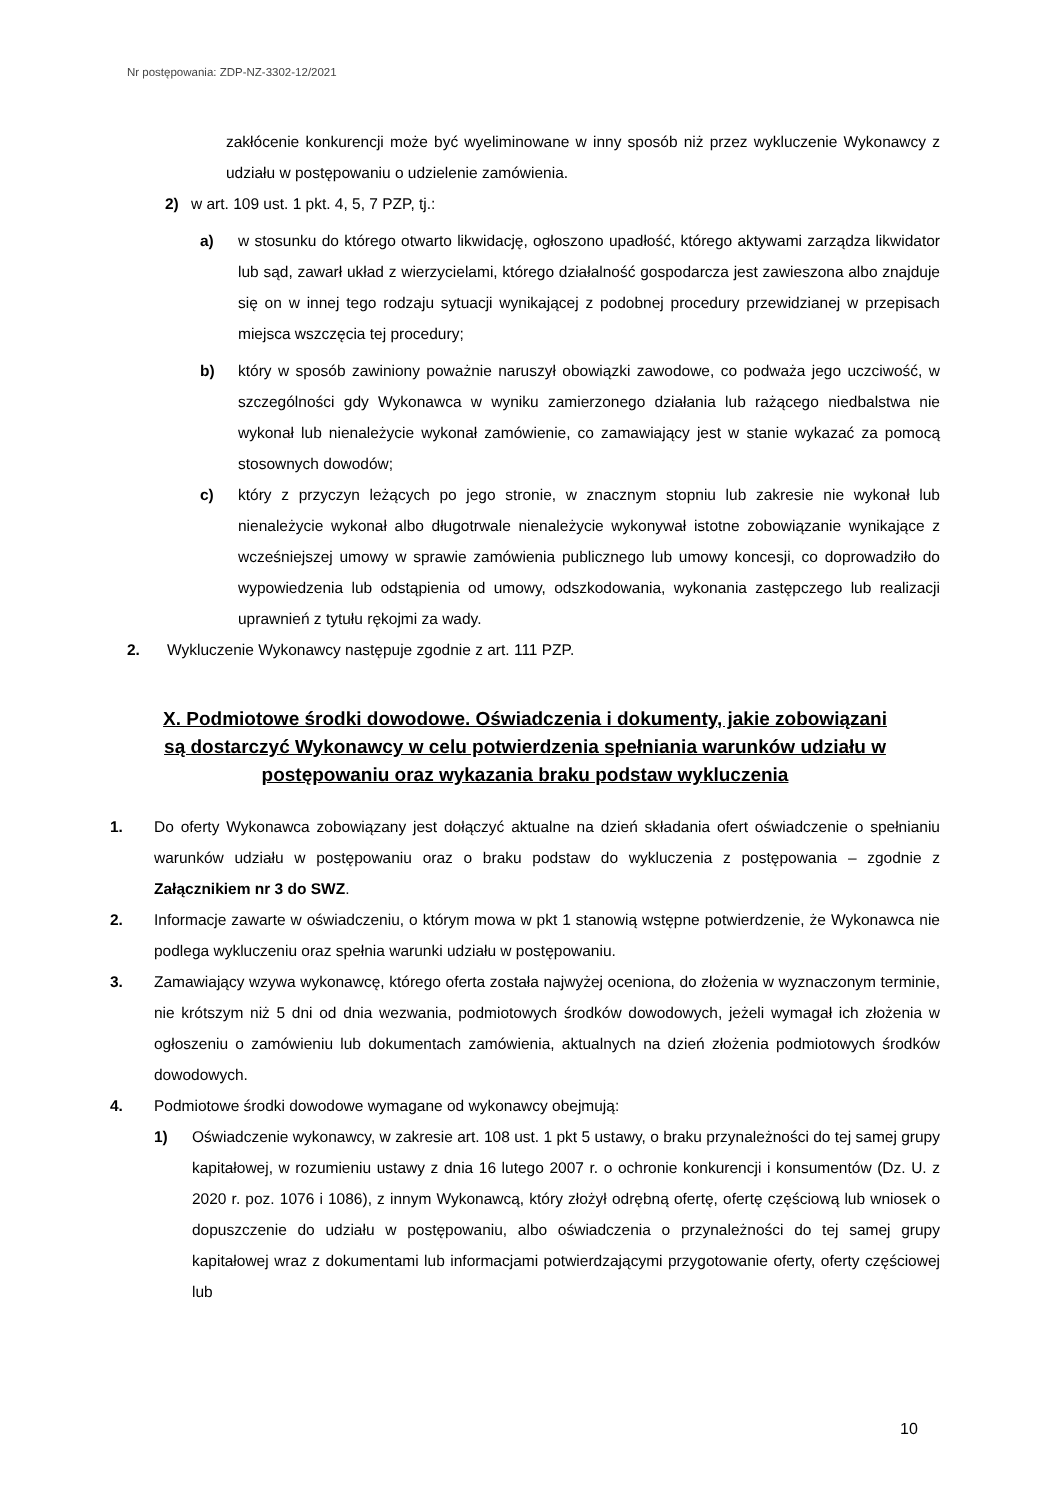Nr postępowania: ZDP-NZ-3302-12/2021
zakłócenie konkurencji może być wyeliminowane w inny sposób niż przez wykluczenie Wykonawcy z udziału w postępowaniu o udzielenie zamówienia.
2) w art. 109 ust. 1 pkt. 4, 5, 7 PZP, tj.:
a) w stosunku do którego otwarto likwidację, ogłoszono upadłość, którego aktywami zarządza likwidator lub sąd, zawarł układ z wierzycielami, którego działalność gospodarcza jest zawieszona albo znajduje się on w innej tego rodzaju sytuacji wynikającej z podobnej procedury przewidzianej w przepisach miejsca wszczęcia tej procedury;
b) który w sposób zawiniony poważnie naruszył obowiązki zawodowe, co podważa jego uczciwość, w szczególności gdy Wykonawca w wyniku zamierzonego działania lub rażącego niedbalstwa nie wykonał lub nienależycie wykonał zamówienie, co zamawiający jest w stanie wykazać za pomocą stosownych dowodów;
c) który z przyczyn leżących po jego stronie, w znacznym stopniu lub zakresie nie wykonał lub nienależycie wykonał albo długotrwale nienależycie wykonywał istotne zobowiązanie wynikające z wcześniejszej umowy w sprawie zamówienia publicznego lub umowy koncesji, co doprowadziło do wypowiedzenia lub odstąpienia od umowy, odszkodowania, wykonania zastępczego lub realizacji uprawnień z tytułu rękojmi za wady.
2. Wykluczenie Wykonawcy następuje zgodnie z art. 111 PZP.
X. Podmiotowe środki dowodowe. Oświadczenia i dokumenty, jakie zobowiązani są dostarczyć Wykonawcy w celu potwierdzenia spełniania warunków udziału w postępowaniu oraz wykazania braku podstaw wykluczenia
1. Do oferty Wykonawca zobowiązany jest dołączyć aktualne na dzień składania ofert oświadczenie o spełnianiu warunków udziału w postępowaniu oraz o braku podstaw do wykluczenia z postępowania – zgodnie z Załącznikiem nr 3 do SWZ.
2. Informacje zawarte w oświadczeniu, o którym mowa w pkt 1 stanowią wstępne potwierdzenie, że Wykonawca nie podlega wykluczeniu oraz spełnia warunki udziału w postępowaniu.
3. Zamawiający wzywa wykonawcę, którego oferta została najwyżej oceniona, do złożenia w wyznaczonym terminie, nie krótszym niż 5 dni od dnia wezwania, podmiotowych środków dowodowych, jeżeli wymagał ich złożenia w ogłoszeniu o zamówieniu lub dokumentach zamówienia, aktualnych na dzień złożenia podmiotowych środków dowodowych.
4. Podmiotowe środki dowodowe wymagane od wykonawcy obejmują:
1) Oświadczenie wykonawcy, w zakresie art. 108 ust. 1 pkt 5 ustawy, o braku przynależności do tej samej grupy kapitałowej, w rozumieniu ustawy z dnia 16 lutego 2007 r. o ochronie konkurencji i konsumentów (Dz. U. z 2020 r. poz. 1076 i 1086), z innym Wykonawcą, który złożył odrębną ofertę, ofertę częściową lub wniosek o dopuszczenie do udziału w postępowaniu, albo oświadczenia o przynależności do tej samej grupy kapitałowej wraz z dokumentami lub informacjami potwierdzającymi przygotowanie oferty, oferty częściowej lub
10